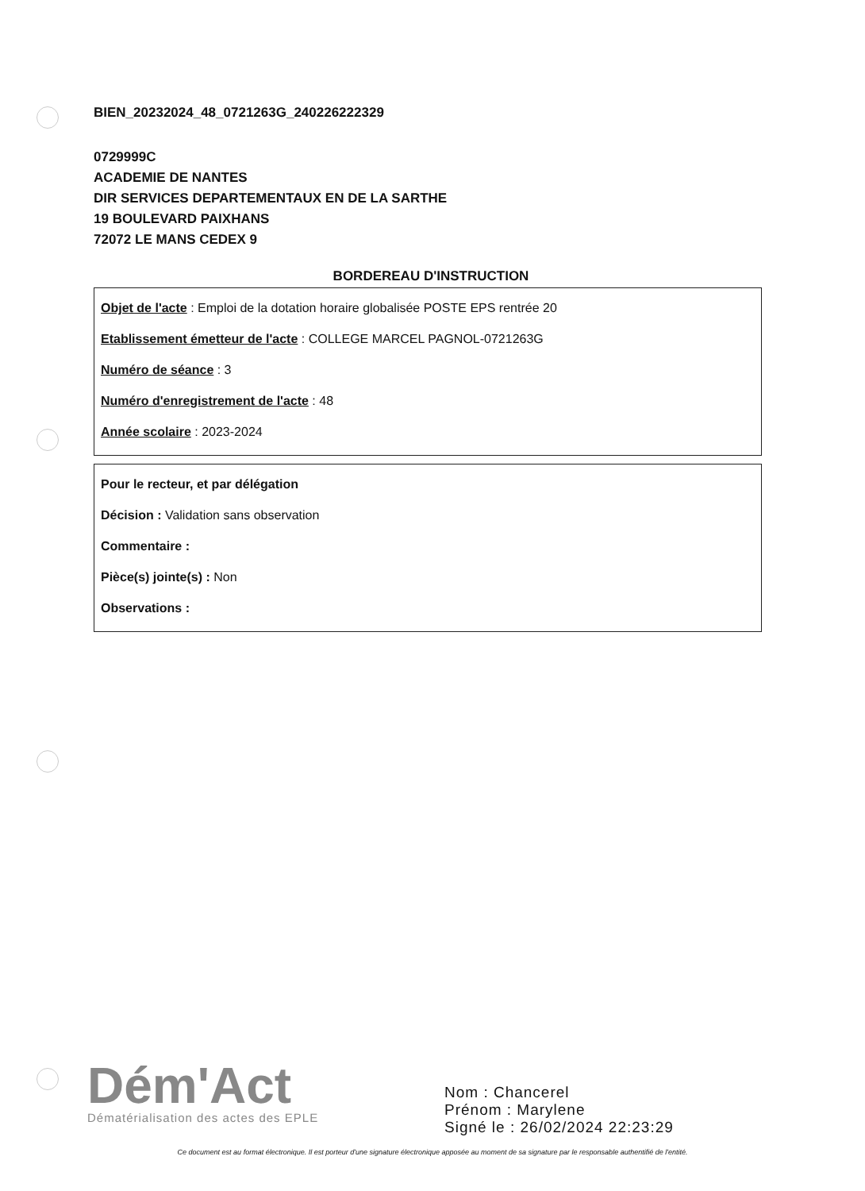BIEN_20232024_48_0721263G_240226222329
0729999C
ACADEMIE DE NANTES
DIR SERVICES DEPARTEMENTAUX EN DE LA SARTHE
19 BOULEVARD PAIXHANS
72072 LE MANS CEDEX 9
BORDEREAU D'INSTRUCTION
Objet de l'acte : Emploi de la dotation horaire globalisée POSTE EPS rentrée 20
Etablissement émetteur de l'acte : COLLEGE MARCEL PAGNOL-0721263G
Numéro de séance : 3
Numéro d'enregistrement de l'acte : 48
Année scolaire : 2023-2024
Pour le recteur, et par délégation
Décision : Validation sans observation
Commentaire :
Pièce(s) jointe(s) : Non
Observations :
Dém'Act
Dématérialisation des actes des EPLE
Nom : Chancerel
Prénom : Marylene
Signé le : 26/02/2024 22:23:29
Ce document est au format électronique. Il est porteur d'une signature électronique apposée au moment de sa signature par le responsable authentifié de l'entité.